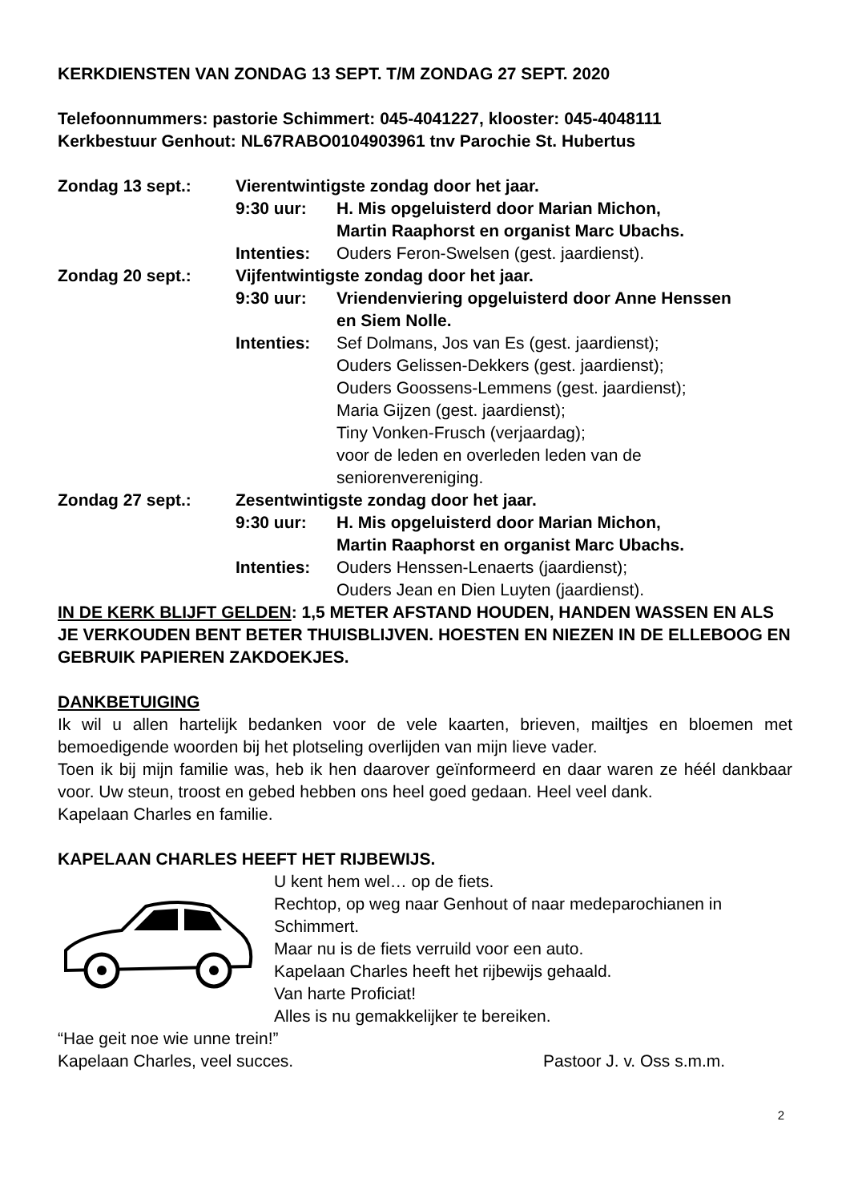KERKDIENSTEN VAN ZONDAG 13 SEPT. T/M ZONDAG 27 SEPT. 2020
Telefoonnummers: pastorie Schimmert: 045-4041227, klooster: 045-4048111
Kerkbestuur Genhout: NL67RABO0104903961 tnv Parochie St. Hubertus
Zondag 13 sept.: Vierentwintigste zondag door het jaar.
9:30 uur: H. Mis opgeluisterd door Marian Michon,
Martin Raaphorst en organist Marc Ubachs.
Intenties: Ouders Feron-Swelsen (gest. jaardienst).
Zondag 20 sept.: Vijfentwintigste zondag door het jaar.
9:30 uur: Vriendenviering opgeluisterd door Anne Henssen
en Siem Nolle.
Intenties: Sef Dolmans, Jos van Es (gest. jaardienst);
Ouders Gelissen-Dekkers (gest. jaardienst);
Ouders Goossens-Lemmens (gest. jaardienst);
Maria Gijzen (gest. jaardienst);
Tiny Vonken-Frusch (verjaardag);
voor de leden en overleden leden van de
seniorenvereniging.
Zondag 27 sept.: Zesentwintigste zondag door het jaar.
9:30 uur: H. Mis opgeluisterd door Marian Michon,
Martin Raaphorst en organist Marc Ubachs.
Intenties: Ouders Henssen-Lenaerts (jaardienst);
Ouders Jean en Dien Luyten (jaardienst).
IN DE KERK BLIJFT GELDEN: 1,5 METER AFSTAND HOUDEN, HANDEN WASSEN EN ALS JE VERKOUDEN BENT BETER THUISBLIJVEN. HOESTEN EN NIEZEN IN DE ELLEBOOG EN GEBRUIK PAPIEREN ZAKDOEKJES.
DANKBETUIGING
Ik wil u allen hartelijk bedanken voor de vele kaarten, brieven, mailtjes en bloemen met bemoedigende woorden bij het plotseling overlijden van mijn lieve vader.
Toen ik bij mijn familie was, heb ik hen daarover geïnformeerd en daar waren ze héél dankbaar voor. Uw steun, troost en gebed hebben ons heel goed gedaan. Heel veel dank.
Kapelaan Charles en familie.
KAPELAAN CHARLES HEEFT HET RIJBEWIJS.
U kent hem wel… op de fiets.
Rechtop, op weg naar Genhout of naar medeparochianen in Schimmert.
Maar nu is de fiets verruild voor een auto.
Kapelaan Charles heeft het rijbewijs gehaald.
Van harte Proficiat!
Alles is nu gemakkelijker te bereiken.
“Hae geit noe wie unne trein!”
Kapelaan Charles, veel succes. Pastoor J. v. Oss s.m.m.
2